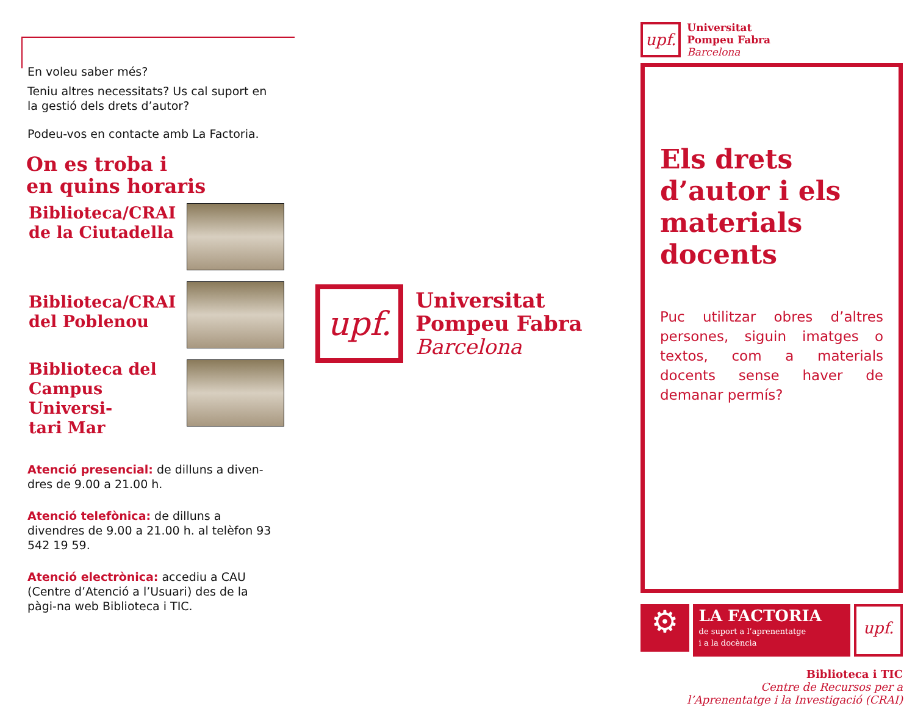En voleu saber més?
Teniu altres necessitats? Us cal suport en la gestió dels drets d’autor?
Podeu-vos en contacte amb La Factoria.
On es troba i
en quins horaris
Biblioteca/CRAI
de la Ciutadella
Biblioteca/CRAI
del Poblenou
Biblioteca del
Campus Universi-
tari Mar
Atenció presencial: de dilluns a diven-dres de 9.00 a 21.00 h.
Atenció telefònica: de dilluns a divendres de 9.00 a 21.00 h. al telèfon 93 542 19 59.
Atenció electrònica: accediu a CAU (Centre d’Atenció a l’Usuari) des de la pàgi-na web Biblioteca i TIC.
upf.
Universitat
Pompeu Fabra
Barcelona
upf.
Universitat
Pompeu Fabra
Barcelona
Els drets d’autor i els materials docents
Puc utilitzar obres d’altres persones, siguin imatges o textos, com a materials docents sense haver de demanar permís?
⚙
LA FACTORIA
de suport a l’aprenentatge
i a la docència
upf.
Biblioteca i TIC
Centre de Recursos per a
l’Aprenentatge i la Investigació (CRAI)